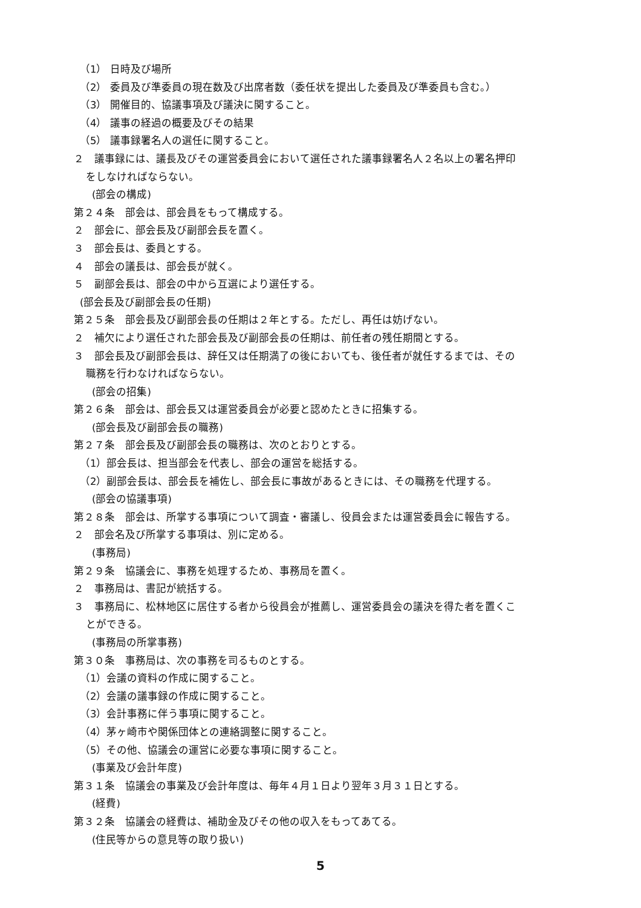（1） 日時及び場所
（2） 委員及び準委員の現在数及び出席者数（委任状を提出した委員及び準委員も含む。）
（3） 開催目的、協議事項及び議決に関すること。
（4） 議事の経過の概要及びその結果
（5） 議事録署名人の選任に関すること。
２　議事録には、議長及びその運営委員会において選任された議事録署名人２名以上の署名押印
をしなければならない。
(部会の構成)
第２４条　部会は、部会員をもって構成する。
２　部会に、部会長及び副部会長を置く。
３　部会長は、委員とする。
４　部会の議長は、部会長が就く。
５　副部会長は、部会の中から互選により選任する。
(部会長及び副部会長の任期)
第２５条　部会長及び副部会長の任期は２年とする。ただし、再任は妨げない。
２　補欠により選任された部会長及び副部会長の任期は、前任者の残任期間とする。
３　部会長及び副部会長は、辞任又は任期満了の後においても、後任者が就任するまでは、その
職務を行わなければならない。
(部会の招集)
第２６条　部会は、部会長又は運営委員会が必要と認めたときに招集する。
(部会長及び副部会長の職務)
第２７条　部会長及び副部会長の職務は、次のとおりとする。
（1）部会長は、担当部会を代表し、部会の運営を総括する。
（2）副部会長は、部会長を補佐し、部会長に事故があるときには、その職務を代理する。
(部会の協議事項)
第２８条　部会は、所掌する事項について調査・審議し、役員会または運営委員会に報告する。
２　部会名及び所掌する事項は、別に定める。
(事務局)
第２９条　協議会に、事務を処理するため、事務局を置く。
２　事務局は、書記が統括する。
３　事務局に、松林地区に居住する者から役員会が推薦し、運営委員会の議決を得た者を置くこ
とができる。
(事務局の所掌事務)
第３０条　事務局は、次の事務を司るものとする。
（1）会議の資料の作成に関すること。
（2）会議の議事録の作成に関すること。
（3）会計事務に伴う事項に関すること。
（4）茅ヶ崎市や関係団体との連絡調整に関すること。
（5）その他、協議会の運営に必要な事項に関すること。
(事業及び会計年度)
第３１条　協議会の事業及び会計年度は、毎年４月１日より翌年３月３１日とする。
(経費)
第３２条　協議会の経費は、補助金及びその他の収入をもってあてる。
(住民等からの意見等の取り扱い)
5